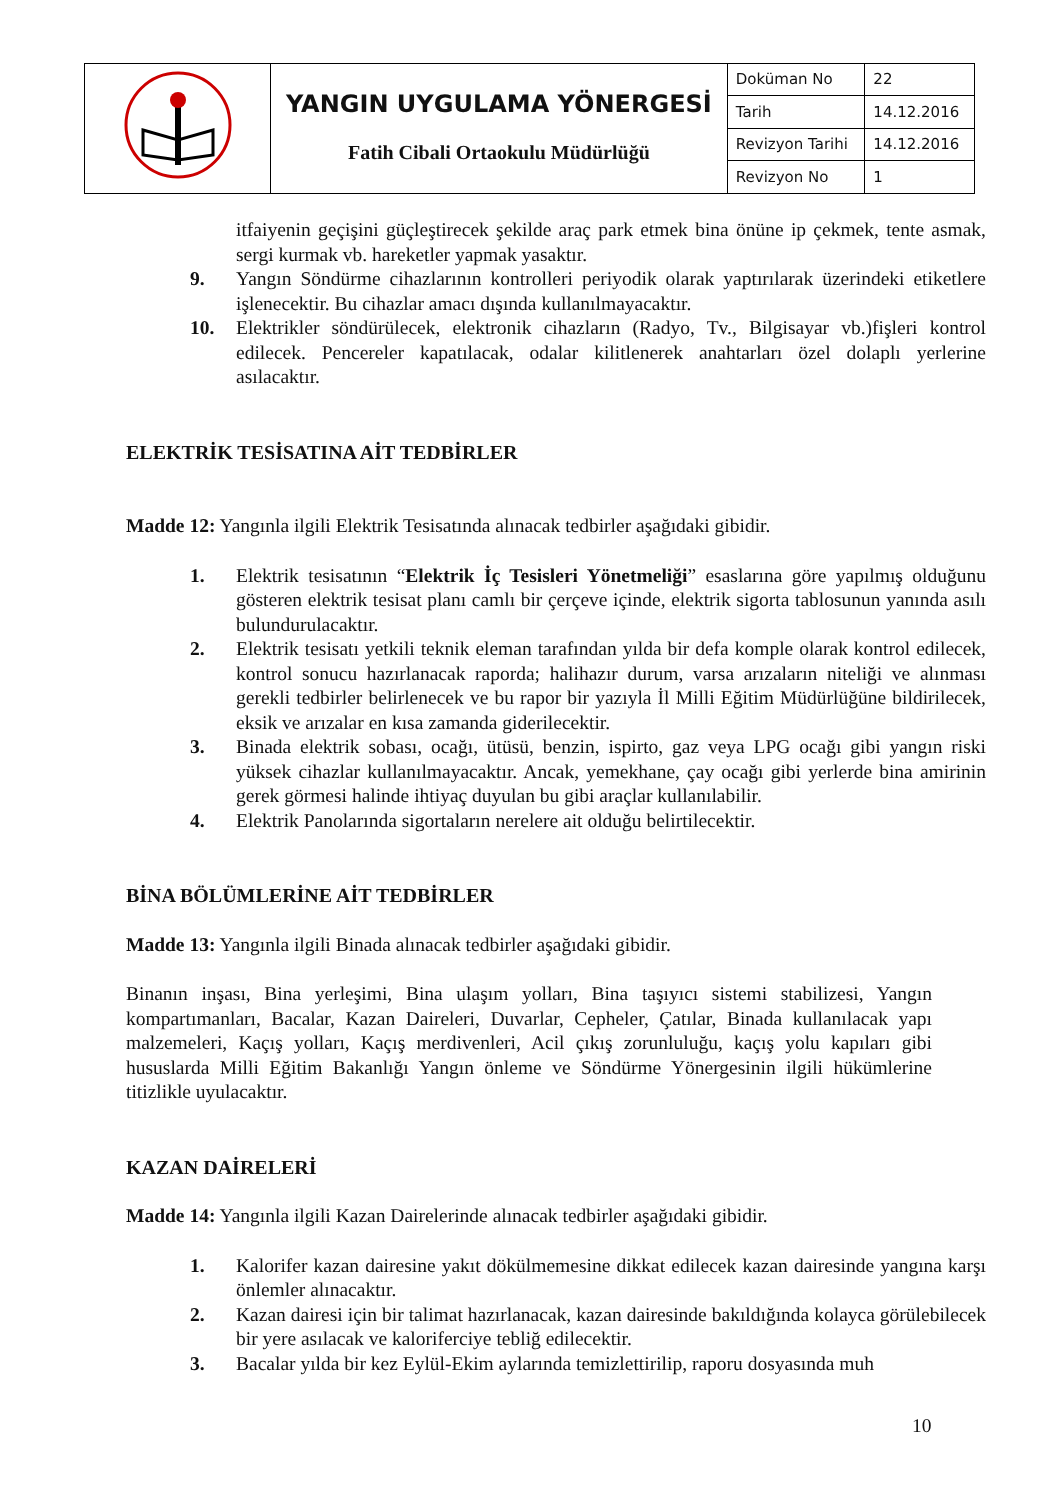| | YANGIN UYGULAMA YÖNERGESİ Fatih Cibali Ortaokulu Müdürlüğü | Doküman No | 22 |
| | | Tarih | 14.12.2016 |
| | | Revizyon Tarihi | 14.12.2016 |
| | | Revizyon No | 1 |
itfaiyenin geçişini güçleştirecek şekilde araç park etmek bina önüne ip çekmek, tente asmak, sergi kurmak vb. hareketler yapmak yasaktır.
9. Yangın Söndürme cihazlarının kontrolleri periyodik olarak yaptırılarak üzerindeki etiketlere işlenecektir. Bu cihazlar amacı dışında kullanılmayacaktır.
10. Elektrikler söndürülecek, elektronik cihazların (Radyo, Tv., Bilgisayar vb.)fişleri kontrol edilecek. Pencereler kapatılacak, odalar kilitlenerek anahtarları özel dolaplı yerlerine asılacaktır.
ELEKTRİK TESİSATINA AİT TEDBİRLER
Madde 12: Yangınla ilgili Elektrik Tesisatında alınacak tedbirler aşağıdaki gibidir.
1. Elektrik tesisatının “Elektrik İç Tesisleri Yönetmeliği” esaslarına göre yapılmış olduğunu gösteren elektrik tesisat planı camlı bir çerçeve içinde, elektrik sigorta tablosunun yanında asılı bulundurulacaktır.
2. Elektrik tesisatı yetkili teknik eleman tarafından yılda bir defa komple olarak kontrol edilecek, kontrol sonucu hazırlanacak raporda; halihazır durum, varsa arızaların niteliği ve alınması gerekli tedbirler belirlenecek ve bu rapor bir yazıyla İl Milli Eğitim Müdürlüğüne bildirilecek, eksik ve arızalar en kısa zamanda giderilecektir.
3. Binada elektrik sobası, ocağı, ütüsü, benzin, ispirto, gaz veya LPG ocağı gibi yangın riski yüksek cihazlar kullanılmayacaktır. Ancak, yemekhane, çay ocağı gibi yerlerde bina amirinin gerek görmesi halinde ihtiyaç duyulan bu gibi araçlar kullanılabilir.
4. Elektrik Panolarında sigortaların nerelere ait olduğu belirtilecektir.
BİNA BÖLÜMLERİNE AİT TEDBİRLER
Madde 13: Yangınla ilgili Binada alınacak tedbirler aşağıdaki gibidir.
Binanın inşası, Bina yerleşimi, Bina ulaşım yolları, Bina taşıyıcı sistemi stabilizesi, Yangın kompartımanları, Bacalar, Kazan Daireleri, Duvarlar, Cepheler, Çatılar, Binada kullanılacak yapı malzemeleri, Kaçış yolları, Kaçış merdivenleri, Acil çıkış zorunluluğu, kaçış yolu kapıları gibi hususlarda Milli Eğitim Bakanlığı Yangın önleme ve Söndürme Yönergesinin ilgili hükümlerine titizlikle uyulacaktır.
KAZAN DAİRELERİ
Madde 14: Yangınla ilgili Kazan Dairelerinde alınacak tedbirler aşağıdaki gibidir.
1. Kalorifer kazan dairesine yakıt dökülmemesine dikkat edilecek kazan dairesinde yangına karşı önlemler alınacaktır.
2. Kazan dairesi için bir talimat hazırlanacak, kazan dairesinde bakıldığında kolayca görülebilecek bir yere asılacak ve kaloriferciye tebliğ edilecektir.
3. Bacalar yılda bir kez Eylül-Ekim aylarında temizlettirilip, raporu dosyasında muh
10